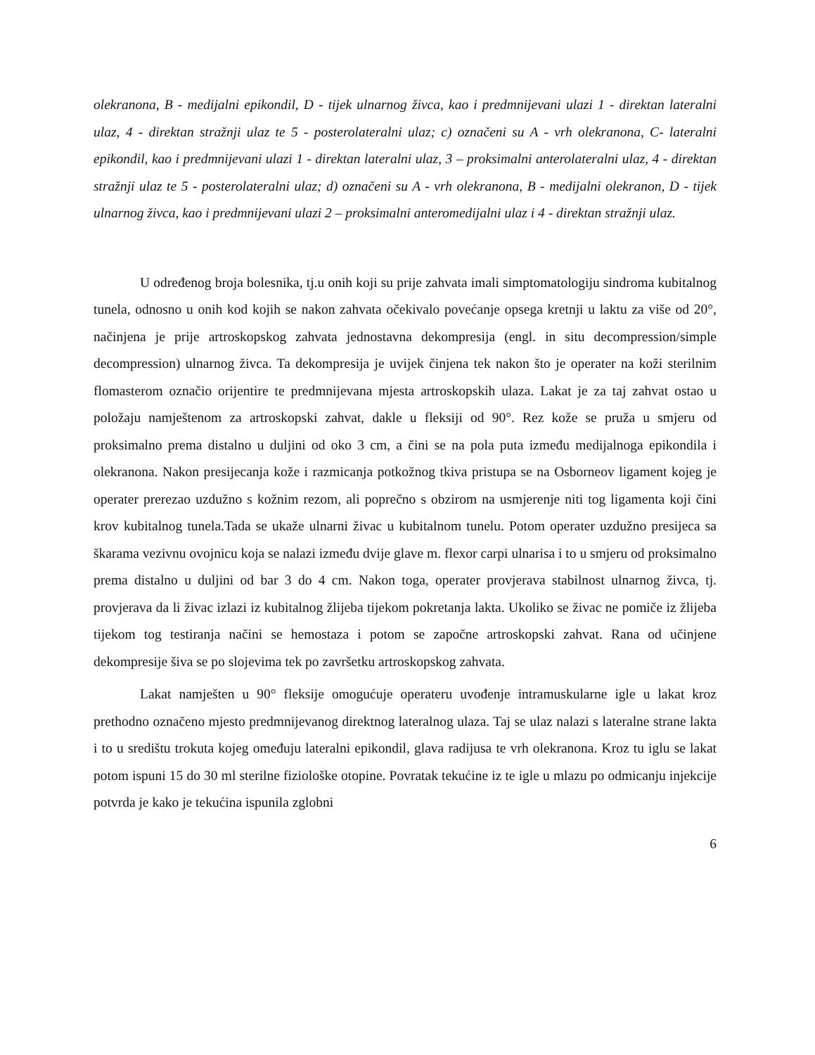olekranona, B - medijalni epikondil, D - tijek ulnarnog živca, kao i predmnijevani ulazi 1 - direktan lateralni ulaz, 4 - direktan stražnji ulaz te 5 - posterolateralni ulaz; c) označeni su A - vrh olekranona, C- lateralni epikondil, kao i predmnijevani ulazi 1 - direktan lateralni ulaz, 3 – proksimalni anterolateralni ulaz, 4 - direktan stražnji ulaz te 5 - posterolateralni ulaz; d) označeni su A - vrh olekranona, B - medijalni olekranon, D - tijek ulnarnog živca, kao i predmnijevani ulazi 2 – proksimalni anteromedijalni ulaz i 4 - direktan stražnji ulaz.
U određenog broja bolesnika, tj.u onih koji su prije zahvata imali simptomatologiju sindroma kubitalnog tunela, odnosno u onih kod kojih se nakon zahvata očekivalo povećanje opsega kretnji u laktu za više od 20°, načinjena je prije artroskopskog zahvata jednostavna dekompresija (engl. in situ decompression/simple decompression) ulnarnog živca. Ta dekompresija je uvijek činjena tek nakon što je operater na koži sterilnim flomasterom označio orijentire te predmnijevana mjesta artroskopskih ulaza. Lakat je za taj zahvat ostao u položaju namještenom za artroskopski zahvat, dakle u fleksiji od 90°. Rez kože se pruža u smjeru od proksimalno prema distalno u duljini od oko 3 cm, a čini se na pola puta između medijalnoga epikondila i olekranona. Nakon presijecanja kože i razmicanja potkožnog tkiva pristupa se na Osborneov ligament kojeg je operater prerezao uzdužno s kožnim rezom, ali poprečno s obzirom na usmjerenje niti tog ligamenta koji čini krov kubitalnog tunela.Tada se ukaže ulnarni živac u kubitalnom tunelu. Potom operater uzdužno presijeca sa škarama vezivnu ovojnicu koja se nalazi između dvije glave m. flexor carpi ulnarisa i to u smjeru od proksimalno prema distalno u duljini od bar 3 do 4 cm. Nakon toga, operater provjerava stabilnost ulnarnog živca, tj. provjerava da li živac izlazi iz kubitalnog žlijeba tijekom pokretanja lakta. Ukoliko se živac ne pomiče iz žlijeba tijekom tog testiranja načini se hemostaza i potom se započne artroskopski zahvat. Rana od učinjene dekompresije šiva se po slojevima tek po završetku artroskopskog zahvata.
Lakat namješten u 90° fleksije omogućuje operateru uvođenje intramuskularne igle u lakat kroz prethodno označeno mjesto predmnijevanog direktnog lateralnog ulaza. Taj se ulaz nalazi s lateralne strane lakta i to u središtu trokuta kojeg omeđuju lateralni epikondil, glava radijusa te vrh olekranona. Kroz tu iglu se lakat potom ispuni 15 do 30 ml sterilne fiziološke otopine. Povratak tekućine iz te igle u mlazu po odmicanju injekcije potvrda je kako je tekućina ispunila zglobni
6